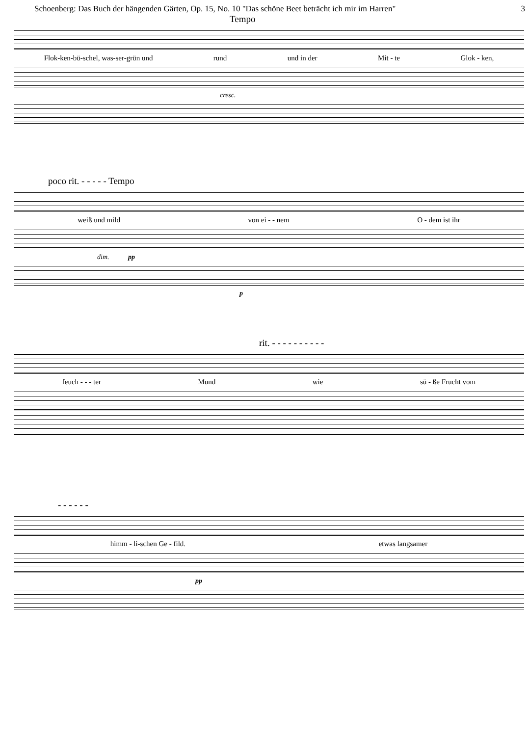Schoenberg: Das Buch der hängenden Gärten, Op. 15, No. 10 "Das schöne Beet betrācht ich mir im Harren" 3
Tempo
Flok-ken-bü-schel, was-ser-grün und rund und in der Mit - te Glok - ken,
cresc.
poco rit. - - - - - Tempo
weiß und mild von ei - - nem O - dem ist ihr
dim. pp
p
rit. - - - - - - - - - -
feuch - - - ter Mund wie sü - ße Frucht vom
- - - - - -
himm - li-schen Ge - fild. etwas langsamer
pp